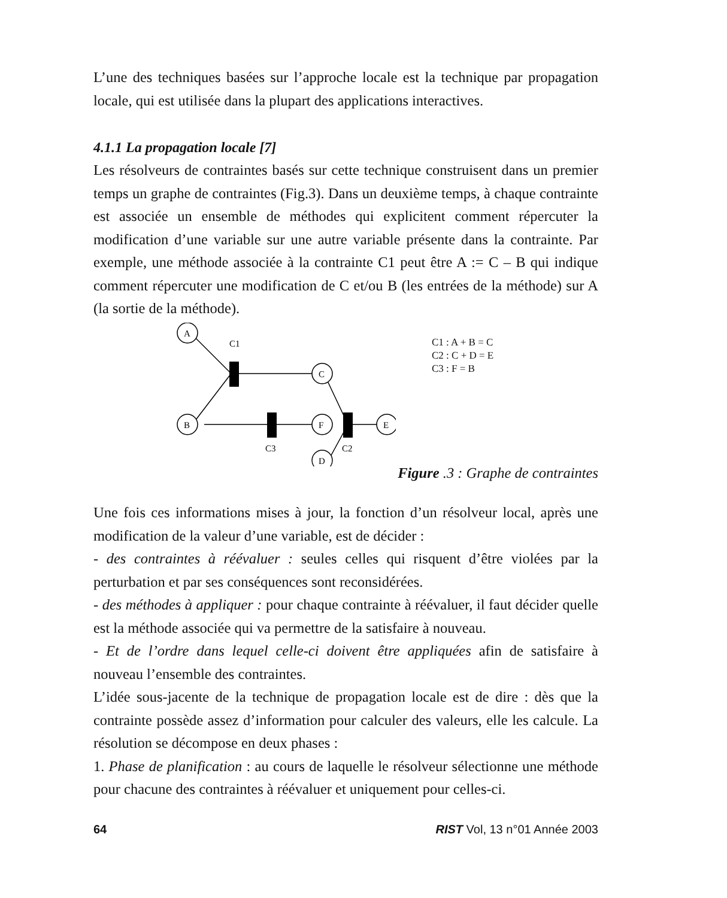L’une des techniques basées sur l’approche locale est la technique par propagation locale, qui est utilisée dans la plupart des applications interactives.
4.1.1 La propagation locale [7]
Les résolveurs de contraintes basés sur cette technique construisent dans un premier temps un graphe de contraintes (Fig.3). Dans un deuxième temps, à chaque contrainte est associée un ensemble de méthodes qui explicitent comment répercuter la modification d’une variable sur une autre variable présente dans la contrainte. Par exemple, une méthode associée à la contrainte C1 peut être A := C – B qui indique comment répercuter une modification de C et/ou B (les entrées de la méthode) sur A (la sortie de la méthode).
A
B
C
F
D
E
C1
C3
C2
C1 : A + B = C
C2 : C + D = E
C3 : F = B
Figure .3 : Graphe de contraintes
Une fois ces informations mises à jour, la fonction d’un résolveur local, après une modification de la valeur d’une variable, est de décider :
- des contraintes à réévaluer : seules celles qui risquent d’être violées par la perturbation et par ses conséquences sont reconsidérées.
- des méthodes à appliquer : pour chaque contrainte à réévaluer, il faut décider quelle est la méthode associée qui va permettre de la satisfaire à nouveau.
- Et de l’ordre dans lequel celle-ci doivent être appliquées afin de satisfaire à nouveau l’ensemble des contraintes.
L’idée sous-jacente de la technique de propagation locale est de dire : dès que la contrainte possède assez d’information pour calculer des valeurs, elle les calcule. La résolution se décompose en deux phases :
1. Phase de planification : au cours de laquelle le résolveur sélectionne une méthode pour chacune des contraintes à réévaluer et uniquement pour celles-ci.
64 RIST Vol, 13 n°01 Année 2003